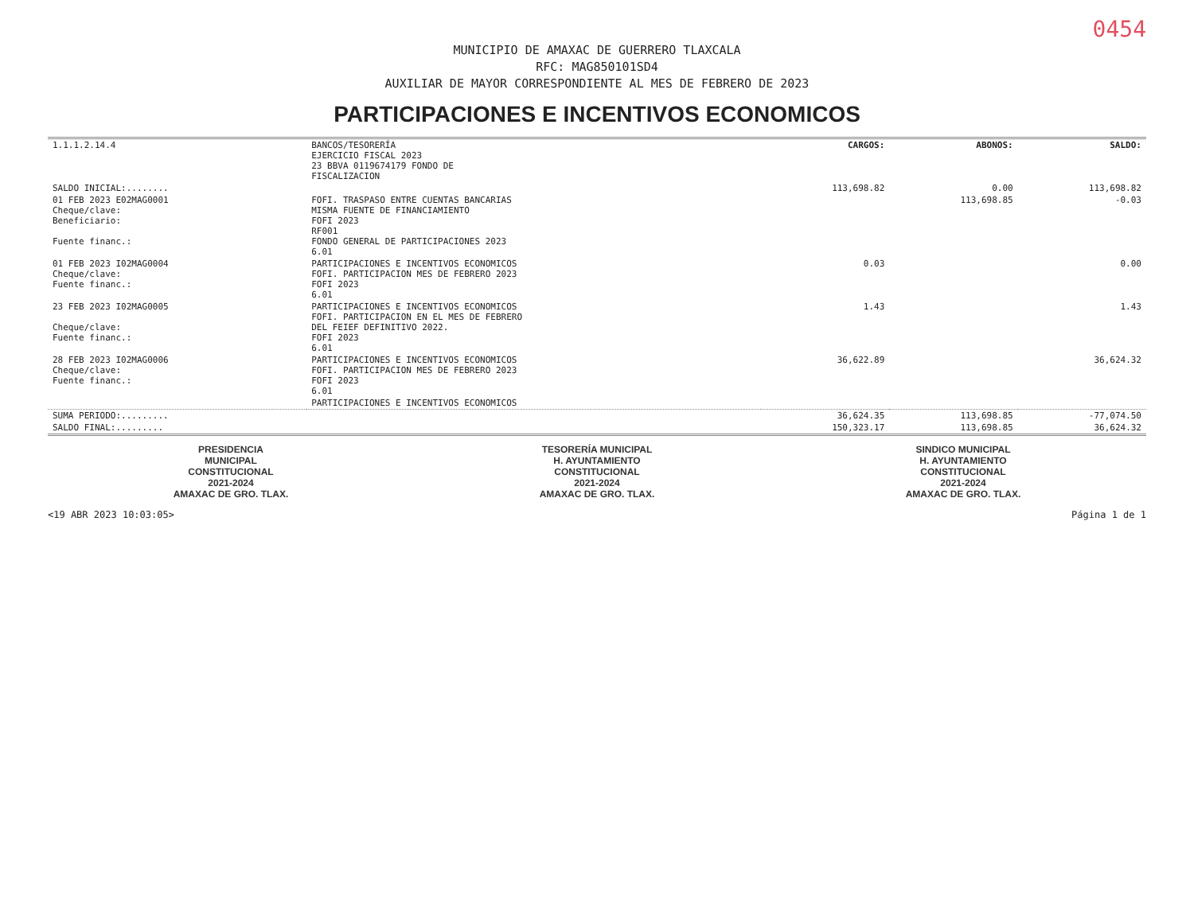0454
MUNICIPIO DE AMAXAC DE GUERRERO TLAXCALA
RFC: MAG850101SD4
AUXILIAR DE MAYOR CORRESPONDIENTE AL MES DE FEBRERO DE 2023
PARTICIPACIONES E INCENTIVOS ECONOMICOS
| 1.1.1.2.14.4 | BANCOS/TESORERÍA EJERCICIO FISCAL 2023 23 BBVA 0119674179 FONDO DE FISCALIZACION | CARGOS: | ABONOS: | SALDO: |
| SALDO INICIAL:........ | | 113,698.82 | 0.00 | 113,698.82 |
| 01 FEB 2023 E02MAG0001 Cheque/clave: Beneficiario: Fuente financ.: | FOFI. TRASPASO ENTRE CUENTAS BANCARIAS MISMA FUENTE DE FINANCIAMIENTO FOFI 2023 RF001 FONDO GENERAL DE PARTICIPACIONES 2023 6.01 | | 113,698.85 | -0.03 |
| 01 FEB 2023 I02MAG0004 Cheque/clave: Fuente financ.: | PARTICIPACIONES E INCENTIVOS ECONOMICOS FOFI. PARTICIPACION MES DE FEBRERO 2023 FOFI 2023 6.01 | 0.03 | | 0.00 |
| 23 FEB 2023 I02MAG0005 Cheque/clave: Fuente financ.: | PARTICIPACIONES E INCENTIVOS ECONOMICOS FOFI. PARTICIPACION EN EL MES DE FEBRERO DEL FEIEF DEFINITIVO 2022. FOFI 2023 6.01 | 1.43 | | 1.43 |
| 28 FEB 2023 I02MAG0006 Cheque/clave: Fuente financ.: | PARTICIPACIONES E INCENTIVOS ECONOMICOS FOFI. PARTICIPACION MES DE FEBRERO 2023 FOFI 2023 6.01 | 36,622.89 | | 36,624.32 |
| | PARTICIPACIONES E INCENTIVOS ECONOMICOS | | | |
| SUMA PERIODO:......... | | 36,624.35 | 113,698.85 | -77,074.50 |
| SALDO FINAL:......... | | 150,323.17 | 113,698.85 | 36,624.32 |
PRESIDENCIA
MUNICIPAL
CONSTITUCIONAL
2021-2024
AMAXAC DE GRO. TLAX.
TESORERÍA MUNICIPAL
H. AYUNTAMIENTO
CONSTITUCIONAL
2021-2024
AMAXAC DE GRO. TLAX.
SINDICO MUNICIPAL
H. AYUNTAMIENTO
CONSTITUCIONAL
2021-2024
AMAXAC DE GRO. TLAX.
<19 ABR 2023 10:03:05> Página 1 de 1